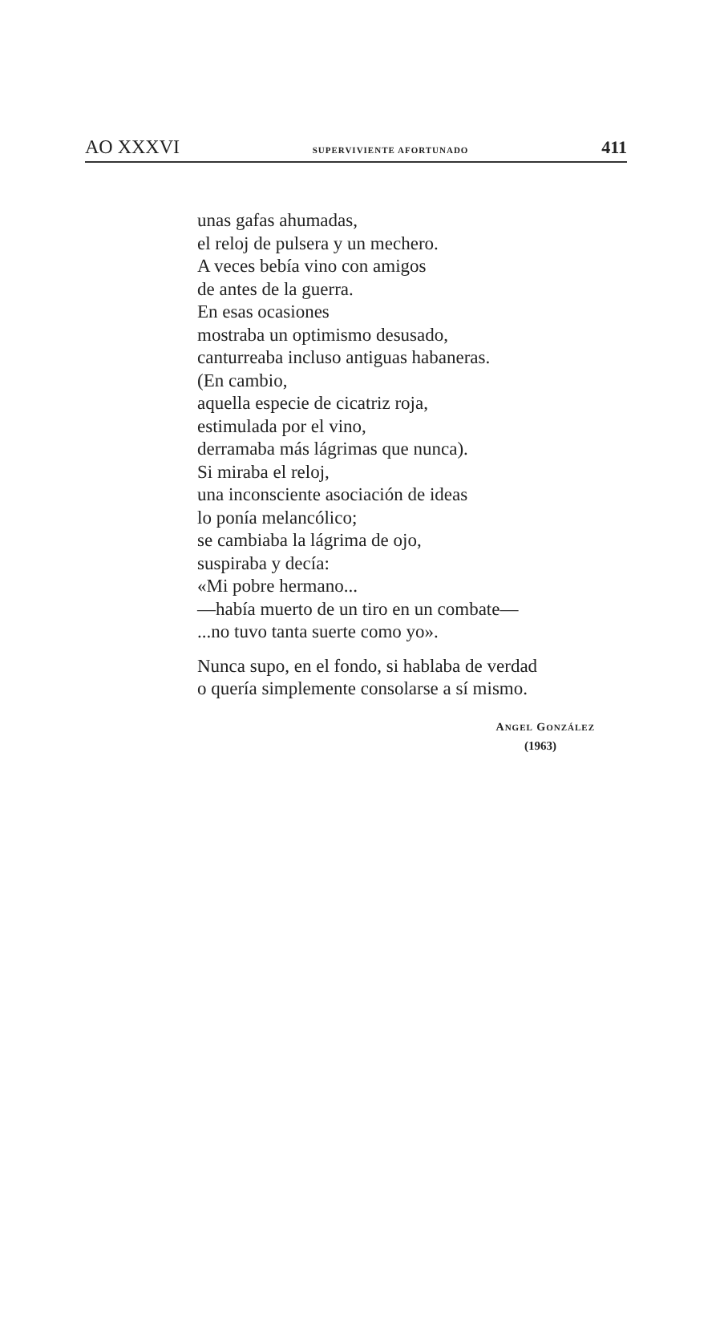AO XXXVI SUPERVIVIENTE AFORTUNADO 411
unas gafas ahumadas,
el reloj de pulsera y un mechero.
A veces bebía vino con amigos
de antes de la guerra.
En esas ocasiones
mostraba un optimismo desusado,
canturreaba incluso antiguas habaneras.
(En cambio,
aquella especie de cicatriz roja,
estimulada por el vino,
derramaba más lágrimas que nunca).
Si miraba el reloj,
una inconsciente asociación de ideas
lo ponía melancólico;
se cambiaba la lágrima de ojo,
suspiraba y decía:
«Mi pobre hermano...
—había muerto de un tiro en un combate—
...no tuvo tanta suerte como yo».
Nunca supo, en el fondo, si hablaba de verdad
o quería simplemente consolarse a sí mismo.
ANGEL GONZÁLEZ
(1963)